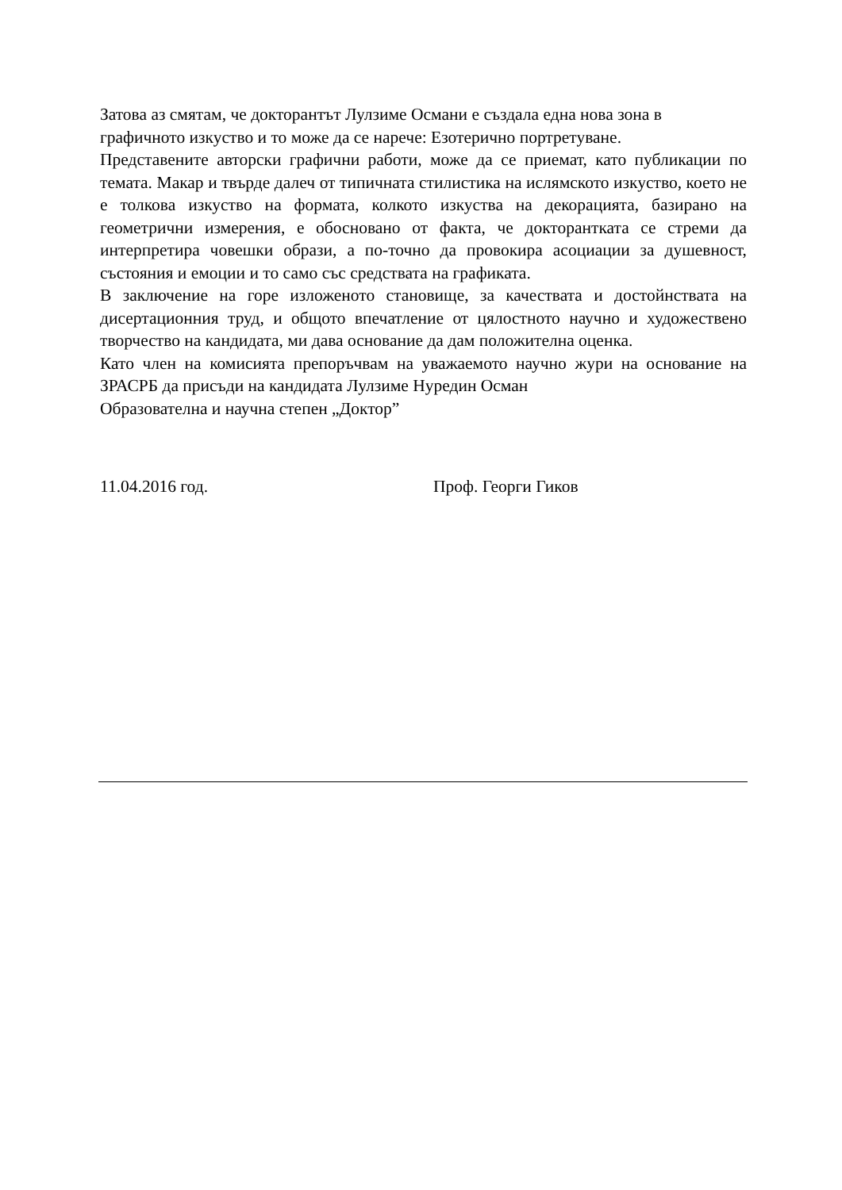Затова аз смятам, че докторантът Лулзиме Османи е създала една нова зона в графичното изкуство и то може да се нарече: Езотерично портретуване.
Представените авторски графични работи, може да се приемат, като публикации по темата. Макар и твърде далеч от типичната стилистика на ислямското изкуство, което не е толкова изкуство на формата, колкото изкуства на декорацията, базирано на геометрични измерения, е обосновано от факта, че докторантката се стреми да интерпретира човешки образи, а по-точно да провокира асоциации за душевност, състояния и емоции и то само със средствата на графиката.
В заключение на горе изложеното становище, за качествата и достойнствата на дисертационния труд, и общото впечатление от цялостното научно и художествено творчество на кандидата, ми дава основание да дам положителна оценка.
Като член на комисията препоръчвам на уважаемото научно жури на основание на ЗРАСРБ да присъди на кандидата Лулзиме Нуредин Осман
Образователна и научна степен „Доктор”
11.04.2016 год. Проф. Георги Гиков